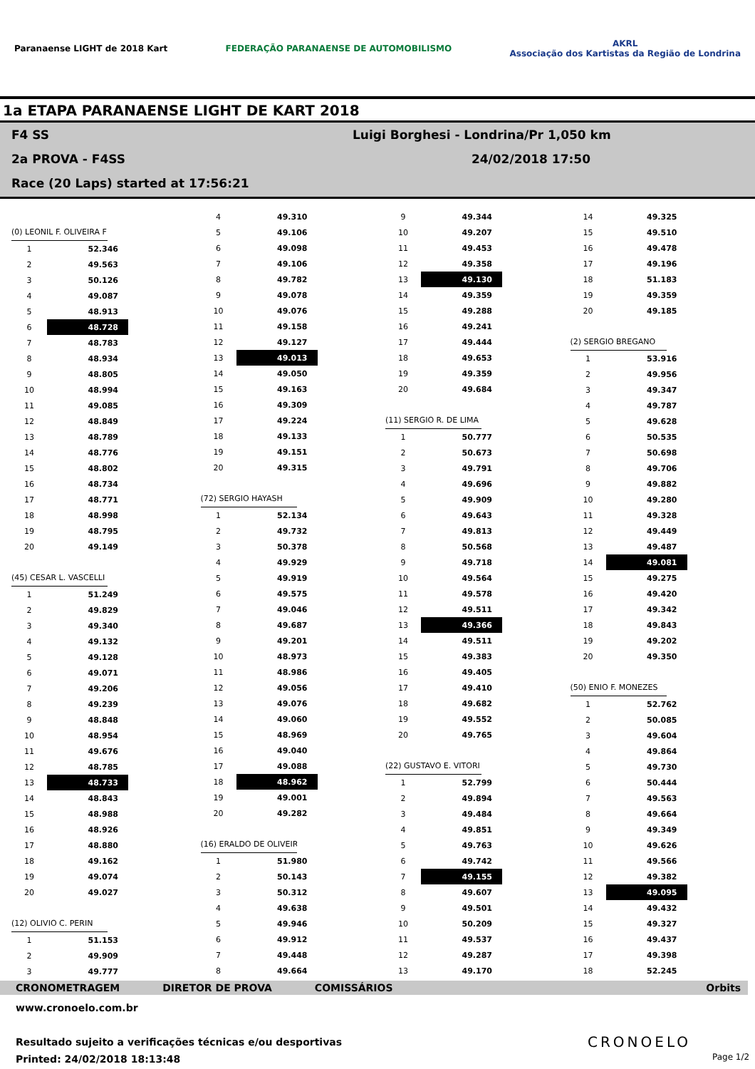Paranaense LIGHT de 2018 Kart
FEDERAÇÃO PARANAENSE DE AUTOMOBILISMO
AKRL
Associação dos Kartistas da Região de Londrina
1a ETAPA PARANAENSE LIGHT DE KART 2018
F4 SS Luigi Borghesi - Londrina/Pr 1,050 km
2a PROVA - F4SS 24/02/2018 17:50
Race (20 Laps) started at 17:56:21
(0) LEONIL F. OLIVEIRA F
| 1 | 52.346 |
| 2 | 49.563 |
| 3 | 50.126 |
| 4 | 49.087 |
| 5 | 48.913 |
| 6 | 48.728 |
| 7 | 48.783 |
| 8 | 48.934 |
| 9 | 48.805 |
| 10 | 48.994 |
| 11 | 49.085 |
| 12 | 48.849 |
| 13 | 48.789 |
| 14 | 48.776 |
| 15 | 48.802 |
| 16 | 48.734 |
| 17 | 48.771 |
| 18 | 48.998 |
| 19 | 48.795 |
| 20 | 49.149 |
(45) CESAR L. VASCELLI
| 1 | 51.249 |
| 2 | 49.829 |
| 3 | 49.340 |
| 4 | 49.132 |
| 5 | 49.128 |
| 6 | 49.071 |
| 7 | 49.206 |
| 8 | 49.239 |
| 9 | 48.848 |
| 10 | 48.954 |
| 11 | 49.676 |
| 12 | 48.785 |
| 13 | 48.733 |
| 14 | 48.843 |
| 15 | 48.988 |
| 16 | 48.926 |
| 17 | 48.880 |
| 18 | 49.162 |
| 19 | 49.074 |
| 20 | 49.027 |
(12) OLIVIO C. PERIN
| 1 | 51.153 |
| 2 | 49.909 |
| 3 | 49.777 |
| 4 | 49.310 |
| 5 | 49.106 |
| 6 | 49.098 |
| 7 | 49.106 |
| 8 | 49.782 |
| 9 | 49.078 |
| 10 | 49.076 |
| 11 | 49.158 |
| 12 | 49.127 |
| 13 | 49.013 |
| 14 | 49.050 |
| 15 | 49.163 |
| 16 | 49.309 |
| 17 | 49.224 |
| 18 | 49.133 |
| 19 | 49.151 |
| 20 | 49.315 |
(72) SERGIO HAYASH
| 1 | 52.134 |
| 2 | 49.732 |
| 3 | 50.378 |
| 4 | 49.929 |
| 5 | 49.919 |
| 6 | 49.575 |
| 7 | 49.046 |
| 8 | 49.687 |
| 9 | 49.201 |
| 10 | 48.973 |
| 11 | 48.986 |
| 12 | 49.056 |
| 13 | 49.076 |
| 14 | 49.060 |
| 15 | 48.969 |
| 16 | 49.040 |
| 17 | 49.088 |
| 18 | 48.962 |
| 19 | 49.001 |
| 20 | 49.282 |
(16) ERALDO DE OLIVEIR
| 1 | 51.980 |
| 2 | 50.143 |
| 3 | 50.312 |
| 4 | 49.638 |
| 5 | 49.946 |
| 6 | 49.912 |
| 7 | 49.448 |
| 8 | 49.664 |
| 9 | 49.344 |
| 10 | 49.207 |
| 11 | 49.453 |
| 12 | 49.358 |
| 13 | 49.130 |
| 14 | 49.359 |
| 15 | 49.288 |
| 16 | 49.241 |
| 17 | 49.444 |
| 18 | 49.653 |
| 19 | 49.359 |
| 20 | 49.684 |
(11) SERGIO R. DE LIMA
| 1 | 50.777 |
| 2 | 50.673 |
| 3 | 49.791 |
| 4 | 49.696 |
| 5 | 49.909 |
| 6 | 49.643 |
| 7 | 49.813 |
| 8 | 50.568 |
| 9 | 49.718 |
| 10 | 49.564 |
| 11 | 49.578 |
| 12 | 49.511 |
| 13 | 49.366 |
| 14 | 49.511 |
| 15 | 49.383 |
| 16 | 49.405 |
| 17 | 49.410 |
| 18 | 49.682 |
| 19 | 49.552 |
| 20 | 49.765 |
(22) GUSTAVO E. VITORI
| 1 | 52.799 |
| 2 | 49.894 |
| 3 | 49.484 |
| 4 | 49.851 |
| 5 | 49.763 |
| 6 | 49.742 |
| 7 | 49.155 |
| 8 | 49.607 |
| 9 | 49.501 |
| 10 | 50.209 |
| 11 | 49.537 |
| 12 | 49.287 |
| 13 | 49.170 |
| 14 | 49.325 |
| 15 | 49.510 |
| 16 | 49.478 |
| 17 | 49.196 |
| 18 | 51.183 |
| 19 | 49.359 |
| 20 | 49.185 |
(2) SERGIO BREGANO
| 1 | 53.916 |
| 2 | 49.956 |
| 3 | 49.347 |
| 4 | 49.787 |
| 5 | 49.628 |
| 6 | 50.535 |
| 7 | 50.698 |
| 8 | 49.706 |
| 9 | 49.882 |
| 10 | 49.280 |
| 11 | 49.328 |
| 12 | 49.449 |
| 13 | 49.487 |
| 14 | 49.081 |
| 15 | 49.275 |
| 16 | 49.420 |
| 17 | 49.342 |
| 18 | 49.843 |
| 19 | 49.202 |
| 20 | 49.350 |
(50) ENIO F. MONEZES
| 1 | 52.762 |
| 2 | 50.085 |
| 3 | 49.604 |
| 4 | 49.864 |
| 5 | 49.730 |
| 6 | 50.444 |
| 7 | 49.563 |
| 8 | 49.664 |
| 9 | 49.349 |
| 10 | 49.626 |
| 11 | 49.566 |
| 12 | 49.382 |
| 13 | 49.095 |
| 14 | 49.432 |
| 15 | 49.327 |
| 16 | 49.437 |
| 17 | 49.398 |
| 18 | 52.245 |
CRONOMETRAGEM DIRETOR DE PROVA COMISSÁRIOS Orbits
www.cronoelo.com.br
Resultado sujeito a verificações técnicas e/ou desportivas
Printed: 24/02/2018 18:13:48
CRONOELO
Page 1/2